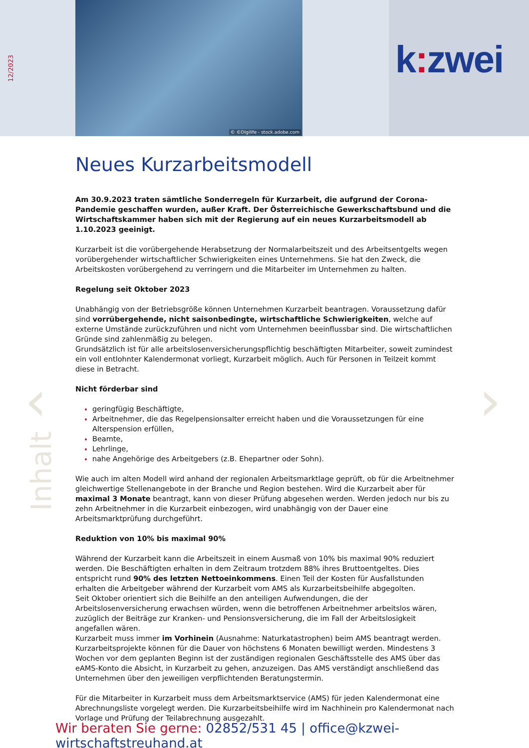12/2023
© ©DIgilife - stock.adobe.com
k: zwei
Inhalt
‹ ›
Neues Kurzarbeitsmodell
Am 30.9.2023 traten sämtliche Sonderregeln für Kurzarbeit, die aufgrund der Corona-Pandemie geschaffen wurden, außer Kraft. Der Österreichische Gewerkschaftsbund und die Wirtschaftskammer haben sich mit der Regierung auf ein neues Kurzarbeitsmodell ab 1.10.2023 geeinigt.
Kurzarbeit ist die vorübergehende Herabsetzung der Normalarbeitszeit und des Arbeitsentgelts wegen vorübergehender wirtschaftlicher Schwierigkeiten eines Unternehmens. Sie hat den Zweck, die Arbeitskosten vorübergehend zu verringern und die Mitarbeiter im Unternehmen zu halten.
Regelung seit Oktober 2023
Unabhängig von der Betriebsgröße können Unternehmen Kurzarbeit beantragen. Voraussetzung dafür sind vorrübergehende, nicht saisonbedingte, wirtschaftliche Schwierigkeiten, welche auf externe Umstände zurückzuführen und nicht vom Unternehmen beeinflussbar sind. Die wirtschaftlichen Gründe sind zahlenmäßig zu belegen.
Grundsätzlich ist für alle arbeitslosenversicherungspflichtig beschäftigten Mitarbeiter, soweit zumindest ein voll entlohnter Kalendermonat vorliegt, Kurzarbeit möglich. Auch für Personen in Teilzeit kommt diese in Betracht.
Nicht förderbar sind
geringfügig Beschäftigte,
Arbeitnehmer, die das Regelpensionsalter erreicht haben und die Voraussetzungen für eine Alterspension erfüllen,
Beamte,
Lehrlinge,
nahe Angehörige des Arbeitgebers (z.B. Ehepartner oder Sohn).
Wie auch im alten Modell wird anhand der regionalen Arbeitsmarktlage geprüft, ob für die Arbeitnehmer gleichwertige Stellenangebote in der Branche und Region bestehen. Wird die Kurzarbeit aber für maximal 3 Monate beantragt, kann von dieser Prüfung abgesehen werden. Werden jedoch nur bis zu zehn Arbeitnehmer in die Kurzarbeit einbezogen, wird unabhängig von der Dauer eine Arbeitsmarktprüfung durchgeführt.
Reduktion von 10% bis maximal 90%
Während der Kurzarbeit kann die Arbeitszeit in einem Ausmaß von 10% bis maximal 90% reduziert werden. Die Beschäftigten erhalten in dem Zeitraum trotzdem 88% ihres Bruttoentgeltes. Dies entspricht rund 90% des letzten Nettoeinkommens. Einen Teil der Kosten für Ausfallstunden erhalten die Arbeitgeber während der Kurzarbeit vom AMS als Kurzarbeitsbeihilfe abgegolten.
Seit Oktober orientiert sich die Beihilfe an den anteiligen Aufwendungen, die der Arbeitslosenversicherung erwachsen würden, wenn die betroffenen Arbeitnehmer arbeitslos wären, zuzüglich der Beiträge zur Kranken- und Pensionsversicherung, die im Fall der Arbeitslosigkeit angefallen wären.
Kurzarbeit muss immer im Vorhinein (Ausnahme: Naturkatastrophen) beim AMS beantragt werden.
Kurzarbeitsprojekte können für die Dauer von höchstens 6 Monaten bewilligt werden. Mindestens 3 Wochen vor dem geplanten Beginn ist der zuständigen regionalen Geschäftsstelle des AMS über das eAMS-Konto die Absicht, in Kurzarbeit zu gehen, anzuzeigen. Das AMS verständigt anschließend das Unternehmen über den jeweiligen verpflichtenden Beratungstermin.
Für die Mitarbeiter in Kurzarbeit muss dem Arbeitsmarktservice (AMS) für jeden Kalendermonat eine Abrechnungsliste vorgelegt werden. Die Kurzarbeitsbeihilfe wird im Nachhinein pro Kalendermonat nach Vorlage und Prüfung der Teilabrechnung ausgezahlt.
Wir beraten Sie gerne: 02852/531 45 | office@kzwei-wirtschaftstreuhand.at